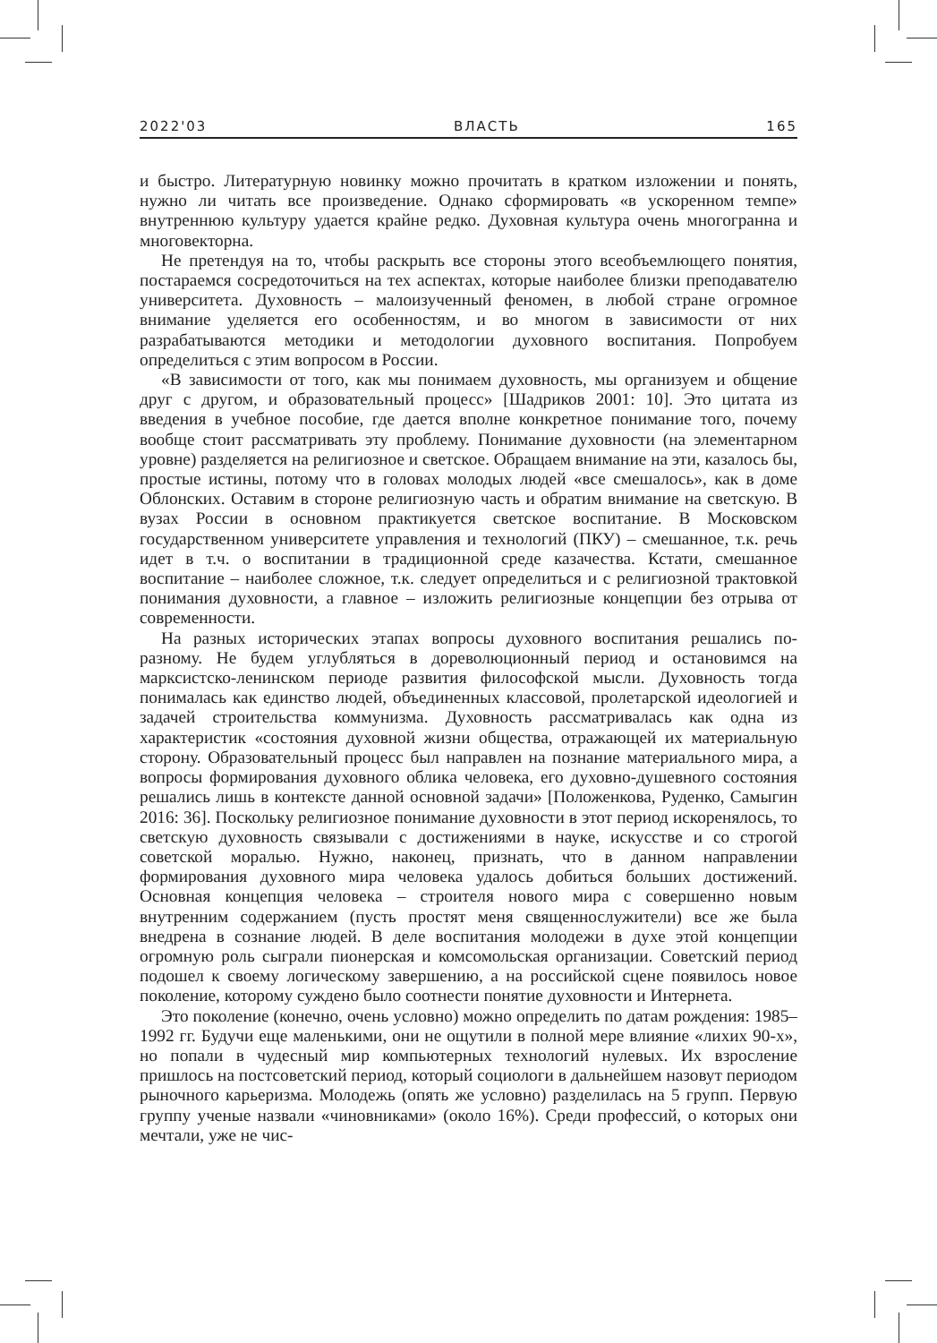2022'03 ВЛАСТЬ 165
и быстро. Литературную новинку можно прочитать в кратком изложении и понять, нужно ли читать все произведение. Однако сформировать «в ускоренном темпе» внутреннюю культуру удается крайне редко. Духовная культура очень многогранна и многовекторна.
Не претендуя на то, чтобы раскрыть все стороны этого всеобъемлющего понятия, постараемся сосредоточиться на тех аспектах, которые наиболее близки преподавателю университета. Духовность – малоизученный феномен, в любой стране огромное внимание уделяется его особенностям, и во многом в зависимости от них разрабатываются методики и методологии духовного воспитания. Попробуем определиться с этим вопросом в России.
«В зависимости от того, как мы понимаем духовность, мы организуем и общение друг с другом, и образовательный процесс» [Шадриков 2001: 10]. Это цитата из введения в учебное пособие, где дается вполне конкретное понимание того, почему вообще стоит рассматривать эту проблему. Понимание духовности (на элементарном уровне) разделяется на религиозное и светское. Обращаем внимание на эти, казалось бы, простые истины, потому что в головах молодых людей «все смешалось», как в доме Облонских. Оставим в стороне религиозную часть и обратим внимание на светскую. В вузах России в основном практикуется светское воспитание. В Московском государственном университете управления и технологий (ПКУ) – смешанное, т.к. речь идет в т.ч. о воспитании в традиционной среде казачества. Кстати, смешанное воспитание – наиболее сложное, т.к. следует определиться и с религиозной трактовкой понимания духовности, а главное – изложить религиозные концепции без отрыва от современности.
На разных исторических этапах вопросы духовного воспитания решались по-разному. Не будем углубляться в дореволюционный период и остановимся на марксистско-ленинском периоде развития философской мысли. Духовность тогда понималась как единство людей, объединенных классовой, пролетарской идеологией и задачей строительства коммунизма. Духовность рассматривалась как одна из характеристик «состояния духовной жизни общества, отражающей их материальную сторону. Образовательный процесс был направлен на познание материального мира, а вопросы формирования духовного облика человека, его духовно-душевного состояния решались лишь в контексте данной основной задачи» [Положенкова, Руденко, Самыгин 2016: 36]. Поскольку религиозное понимание духовности в этот период искоренялось, то светскую духовность связывали с достижениями в науке, искусстве и со строгой советской моралью. Нужно, наконец, признать, что в данном направлении формирования духовного мира человека удалось добиться больших достижений. Основная концепция человека – строителя нового мира с совершенно новым внутренним содержанием (пусть простят меня священнослужители) все же была внедрена в сознание людей. В деле воспитания молодежи в духе этой концепции огромную роль сыграли пионерская и комсомольская организации. Советский период подошел к своему логическому завершению, а на российской сцене появилось новое поколение, которому суждено было соотнести понятие духовности и Интернета.
Это поколение (конечно, очень условно) можно определить по датам рождения: 1985–1992 гг. Будучи еще маленькими, они не ощутили в полной мере влияние «лихих 90-х», но попали в чудесный мир компьютерных технологий нулевых. Их взросление пришлось на постсоветский период, который социологи в дальнейшем назовут периодом рыночного карьеризма. Молодежь (опять же условно) разделилась на 5 групп. Первую группу ученые назвали «чиновниками» (около 16%). Среди профессий, о которых они мечтали, уже не чис-